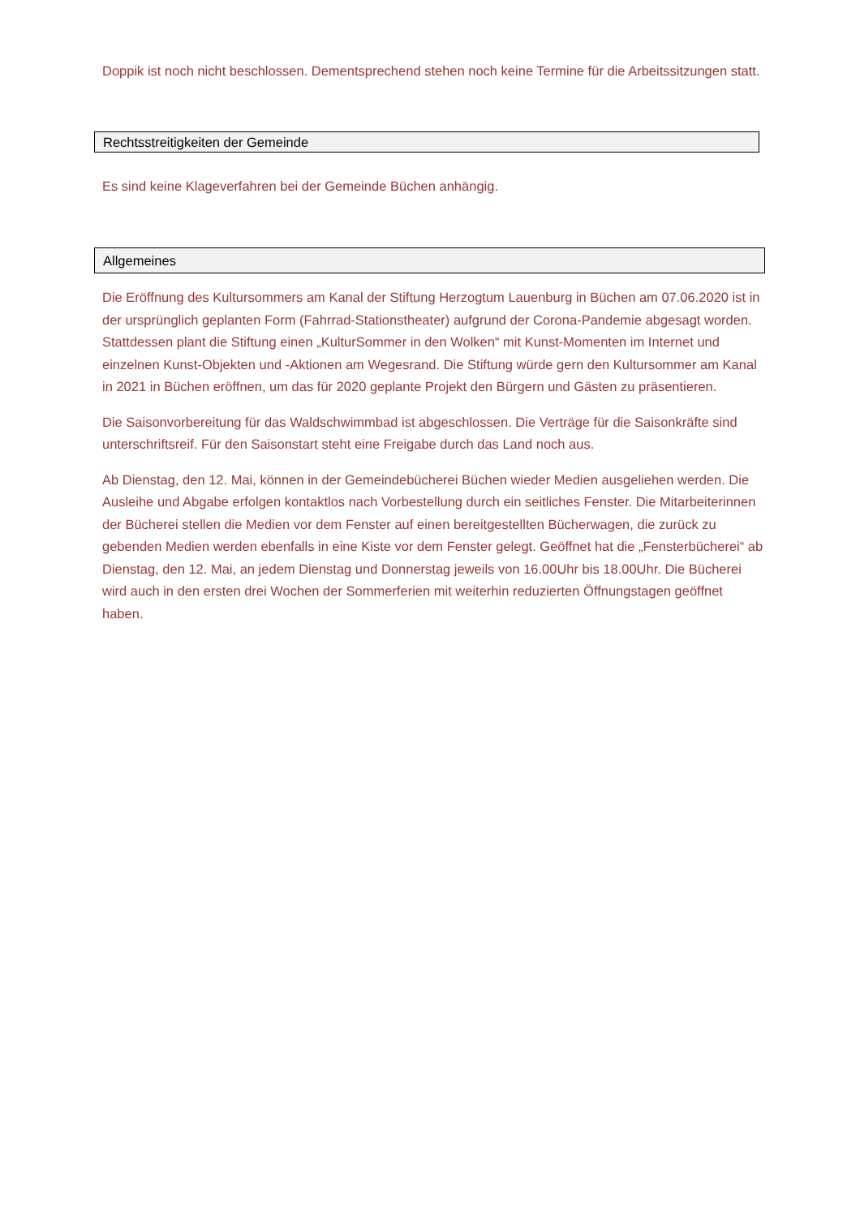Doppik ist noch nicht beschlossen. Dementsprechend stehen noch keine Termine für die Arbeitssitzungen statt.
Rechtsstreitigkeiten der Gemeinde
Es sind keine Klageverfahren bei der Gemeinde Büchen anhängig.
Allgemeines
Die Eröffnung des Kultursommers am Kanal der Stiftung Herzogtum Lauenburg in Büchen am 07.06.2020 ist in der ursprünglich geplanten Form (Fahrrad-Stationstheater) aufgrund der Corona-Pandemie abgesagt worden. Stattdessen plant die Stiftung einen „KulturSommer in den Wolken“ mit Kunst-Momenten im Internet und einzelnen Kunst-Objekten und -Aktionen am Wegesrand. Die Stiftung würde gern den Kultursommer am Kanal in 2021 in Büchen eröffnen, um das für 2020 geplante Projekt den Bürgern und Gästen zu präsentieren.
Die Saisonvorbereitung für das Waldschwimmbad ist abgeschlossen. Die Verträge für die Saisonkräfte sind unterschriftsreif. Für den Saisonstart steht eine Freigabe durch das Land noch aus.
Ab Dienstag, den 12. Mai, können in der Gemeindebücherei Büchen wieder Medien ausgeliehen werden. Die Ausleihe und Abgabe erfolgen kontaktlos nach Vorbestellung durch ein seitliches Fenster. Die Mitarbeiterinnen der Bücherei stellen die Medien vor dem Fenster auf einen bereitgestellten Bücherwagen, die zurück zu gebenden Medien werden ebenfalls in eine Kiste vor dem Fenster gelegt. Geöffnet hat die „Fensterbücherei“ ab Dienstag, den 12. Mai, an jedem Dienstag und Donnerstag jeweils von 16.00Uhr bis 18.00Uhr. Die Bücherei wird auch in den ersten drei Wochen der Sommerferien mit weiterhin reduzierten Öffnungstagen geöffnet haben.